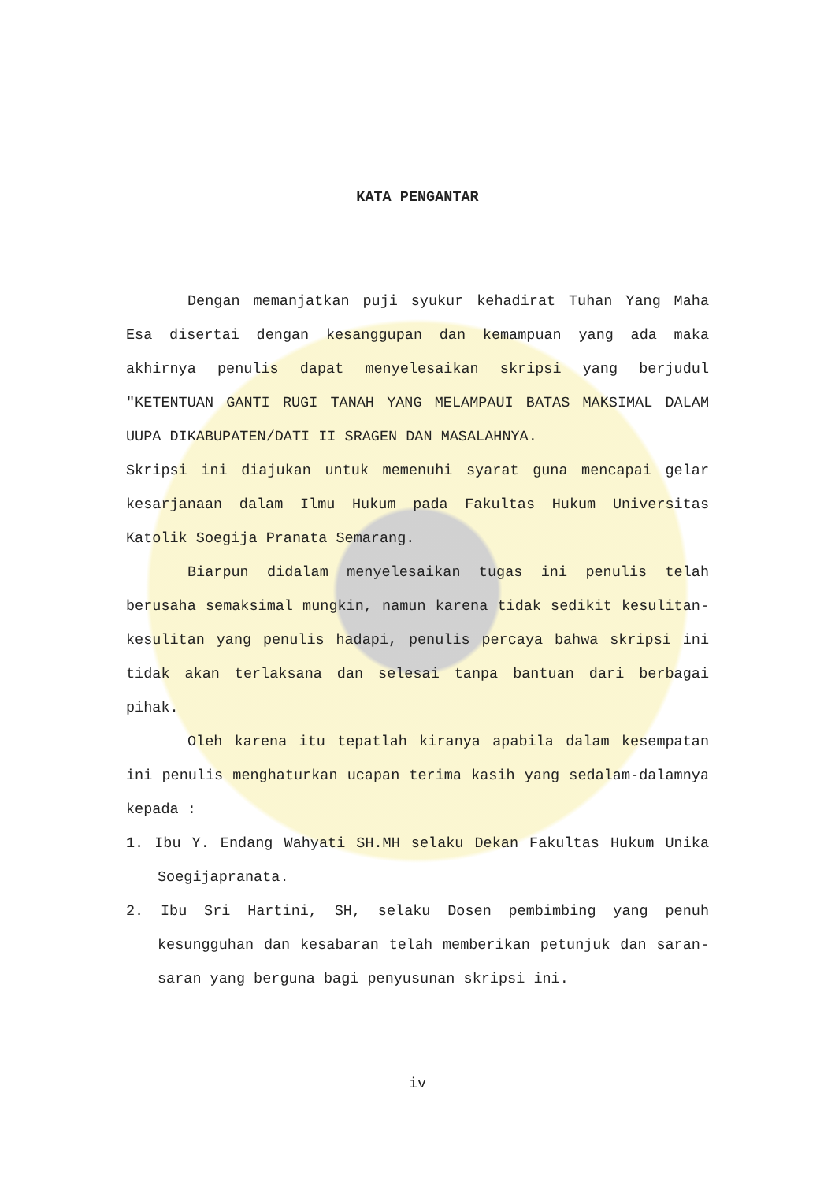KATA PENGANTAR
Dengan memanjatkan puji syukur kehadirat Tuhan Yang Maha Esa disertai dengan kesanggupan dan kemampuan yang ada maka akhirnya penulis dapat menyelesaikan skripsi yang berjudul "KETENTUAN GANTI RUGI TANAH YANG MELAMPAUI BATAS MAKSIMAL DALAM UUPA DIKABUPATEN/DATI II SRAGEN DAN MASALAHNYA.
Skripsi ini diajukan untuk memenuhi syarat guna mencapai gelar kesarjanaan dalam Ilmu Hukum pada Fakultas Hukum Universitas Katolik Soegija Pranata Semarang.
Biarpun didalam menyelesaikan tugas ini penulis telah berusaha semaksimal mungkin, namun karena tidak sedikit kesulitan-kesulitan yang penulis hadapi, penulis percaya bahwa skripsi ini tidak akan terlaksana dan selesai tanpa bantuan dari berbagai pihak.
Oleh karena itu tepatlah kiranya apabila dalam kesempatan ini penulis menghaturkan ucapan terima kasih yang sedalam-dalamnya kepada :
1. Ibu Y. Endang Wahyati SH.MH selaku Dekan Fakultas Hukum Unika Soegijapranata.
2. Ibu Sri Hartini, SH, selaku Dosen pembimbing yang penuh kesungguhan dan kesabaran telah memberikan petunjuk dan saran-saran yang berguna bagi penyusunan skripsi ini.
iv